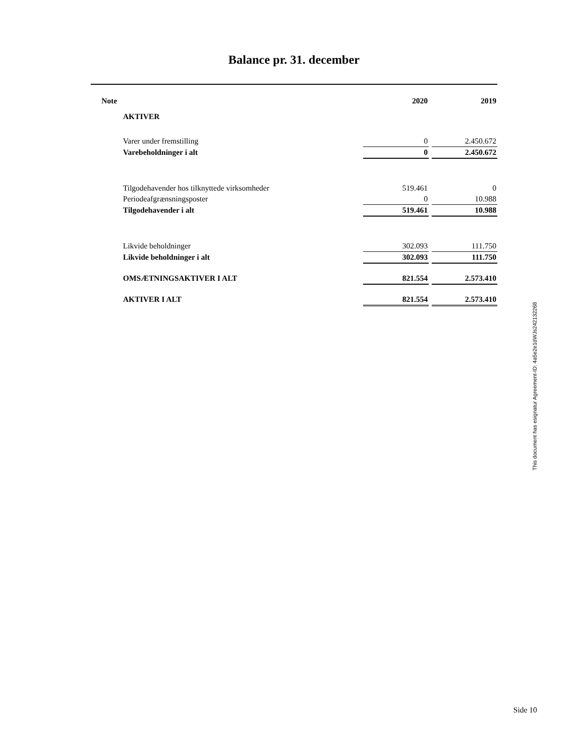Balance pr. 31. december
| Note | | 2020 | | 2019 |
| --- | --- | --- | --- | --- |
| | AKTIVER | | | |
| | Varer under fremstilling | 0 | | 2.450.672 |
| | Varebeholdninger i alt | 0 | | 2.450.672 |
| | Tilgodehavender hos tilknyttede virksomheder | 519.461 | | 0 |
| | Periodeafgrænsningsposter | 0 | | 10.988 |
| | Tilgodehavender i alt | 519.461 | | 10.988 |
| | Likvide beholdninger | 302.093 | | 111.750 |
| | Likvide beholdninger i alt | 302.093 | | 111.750 |
| | OMSÆTNINGSAKTIVER I ALT | 821.554 | | 2.573.410 |
| | AKTIVER I ALT | 821.554 | | 2.573.410 |
This document has esignatur Agreement-ID: 4a5e2e1dWJs242132268
Side 10